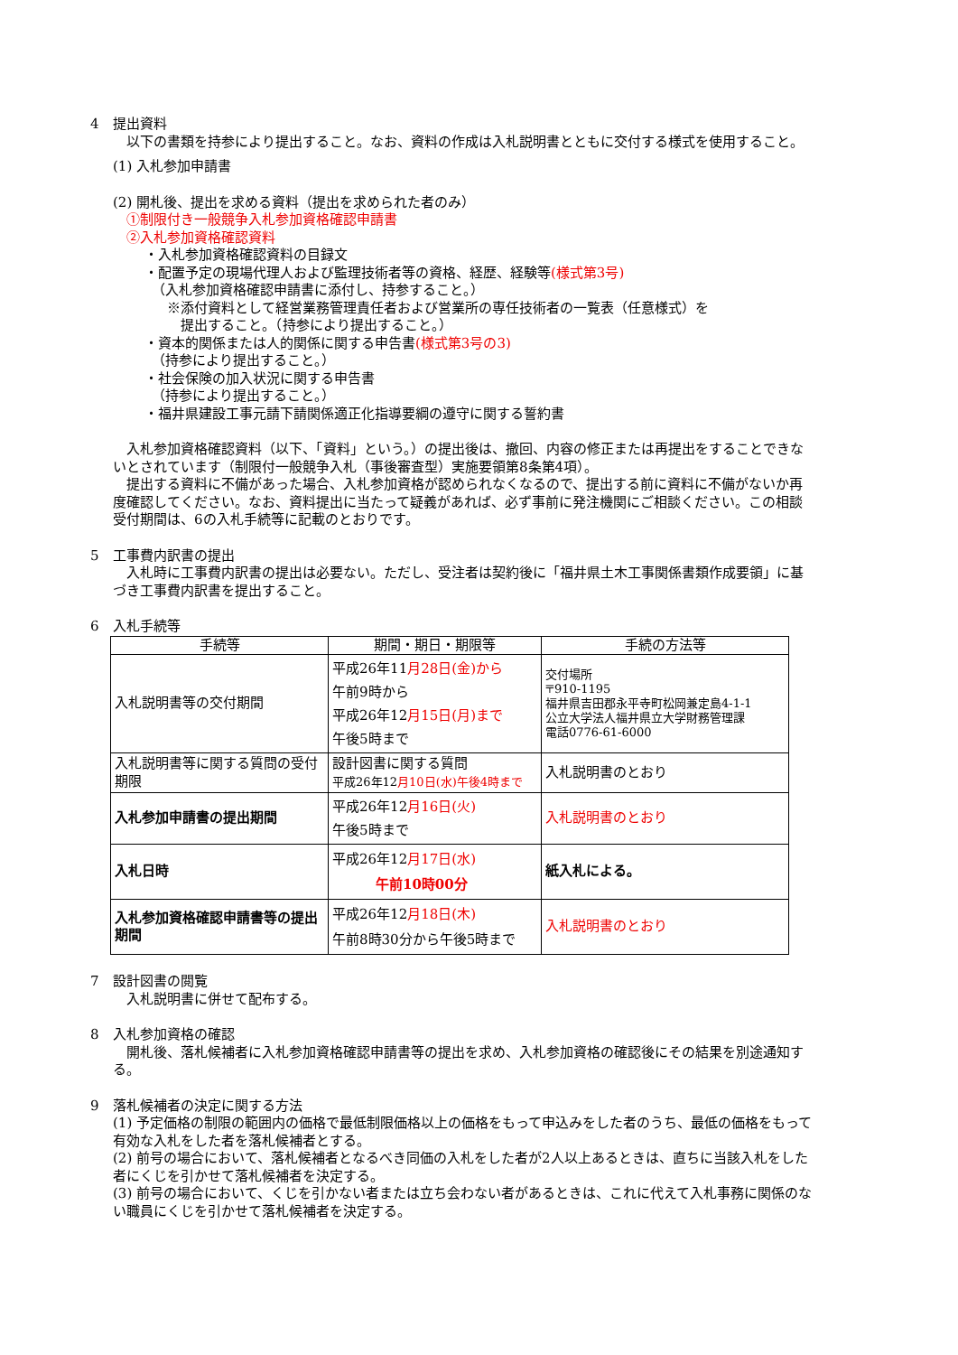4　提出資料
　以下の書類を持参により提出すること。なお、資料の作成は入札説明書とともに交付する様式を使用すること。
(1) 入札参加申請書
(2) 開札後、提出を求める資料（提出を求められた者のみ）
①制限付き一般競争入札参加資格確認申請書
②入札参加資格確認資料
・入札参加資格確認資料の目録文
・配置予定の現場代理人および監理技術者等の資格、経歴、経験等(様式第3号)
（入札参加資格確認申請書に添付し、持参すること。）
※添付資料として経営業務管理責任者および営業所の専任技術者の一覧表（任意様式）を
提出すること。（持参により提出すること。）
・資本的関係または人的関係に関する申告書(様式第3号の3)
（持参により提出すること。）
・社会保険の加入状況に関する申告書
（持参により提出すること。）
・福井県建設工事元請下請関係適正化指導要綱の遵守に関する誓約書
　入札参加資格確認資料（以下、「資料」という。）の提出後は、撤回、内容の修正または再提出をすることできないとされています（制限付一般競争入札（事後審査型）実施要領第8条第4項）。
　提出する資料に不備があった場合、入札参加資格が認められなくなるので、提出する前に資料に不備がないか再度確認してください。なお、資料提出に当たって疑義があれば、必ず事前に発注機関にご相談ください。この相談受付期間は、6の入札手続等に記載のとおりです。
5　工事費内訳書の提出
　入札時に工事費内訳書の提出は必要ない。ただし、受注者は契約後に「福井県土木工事関係書類作成要領」に基づき工事費内訳書を提出すること。
6　入札手続等
| 手続等 | 期間・期日・期限等 | 手続の方法等 |
| --- | --- | --- |
| 入札説明書等の交付期間 | 平成26年11 月28日(金)から 午前9時から 平成26年12 月15日(月)まで 午後5時まで | 交付場所 〒910-1195 福井県吉田郡永平寺町松岡兼定島4-1-1 公立大学法人福井県立大学財務管理課 電話0776-61-6000 |
| 入札説明書等に関する質問の受付期限 | 設計図書に関する質問 平成26年12 月10日(水)午後4時まで | 入札説明書のとおり |
| 入札参加申請書の提出期間 | 平成26年12 月16日(火) 午後5時まで | 入札説明書のとおり |
| 入札日時 | 平成26年12 月17日(水) 午前10時00分 | 紙入札による。 |
| 入札参加資格確認申請書等の提出期間 | 平成26年12 月18日(木) 午前8時30分から午後5時まで | 入札説明書のとおり |
7　設計図書の閲覧
　入札説明書に併せて配布する。
8　入札参加資格の確認
　開札後、落札候補者に入札参加資格確認申請書等の提出を求め、入札参加資格の確認後にその結果を別途通知する。
9　落札候補者の決定に関する方法
(1) 予定価格の制限の範囲内の価格で最低制限価格以上の価格をもって申込みをした者のうち、最低の価格をもって有効な入札をした者を落札候補者とする。
(2) 前号の場合において、落札候補者となるべき同価の入札をした者が2人以上あるときは、直ちに当該入札をした者にくじを引かせて落札候補者を決定する。
(3) 前号の場合において、くじを引かない者または立ち会わない者があるときは、これに代えて入札事務に関係のない職員にくじを引かせて落札候補者を決定する。